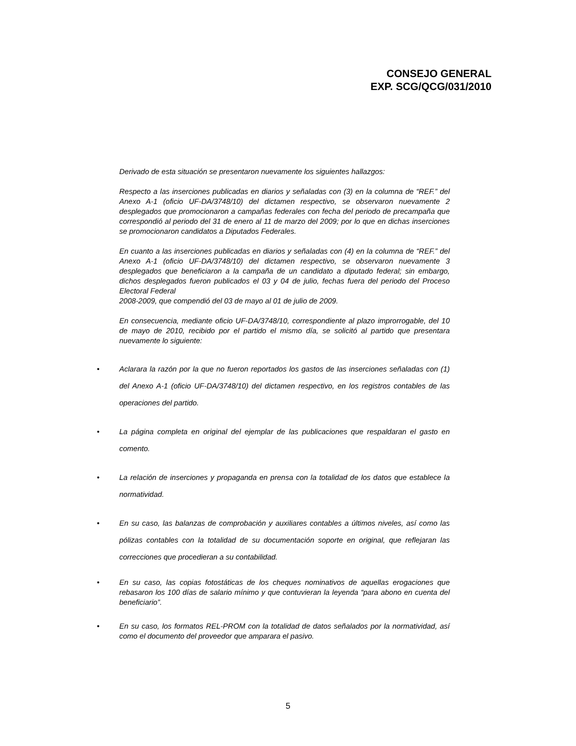CONSEJO GENERAL
EXP. SCG/QCG/031/2010
Derivado de esta situación se presentaron nuevamente los siguientes hallazgos:
Respecto a las inserciones publicadas en diarios y señaladas con (3) en la columna de “REF.” del Anexo A-1 (oficio UF-DA/3748/10) del dictamen respectivo, se observaron nuevamente 2 desplegados que promocionaron a campañas federales con fecha del periodo de precampaña que correspondió al periodo del 31 de enero al 11 de marzo del 2009; por lo que en dichas inserciones se promocionaron candidatos a Diputados Federales.
En cuanto a las inserciones publicadas en diarios y señaladas con (4) en la columna de “REF.” del Anexo A-1 (oficio UF-DA/3748/10) del dictamen respectivo, se observaron nuevamente 3 desplegados que beneficiaron a la campaña de un candidato a diputado federal; sin embargo, dichos desplegados fueron publicados el 03 y 04 de julio, fechas fuera del periodo del Proceso Electoral Federal
2008-2009, que compendió del 03 de mayo al 01 de julio de 2009.
En consecuencia, mediante oficio UF-DA/3748/10, correspondiente al plazo improrrogable, del 10 de mayo de 2010, recibido por el partido el mismo día, se solicitó al partido que presentara nuevamente lo siguiente:
• Aclarara la razón por la que no fueron reportados los gastos de las inserciones señaladas con (1) del Anexo A-1 (oficio UF-DA/3748/10) del dictamen respectivo, en los registros contables de las operaciones del partido.
• La página completa en original del ejemplar de las publicaciones que respaldaran el gasto en comento.
• La relación de inserciones y propaganda en prensa con la totalidad de los datos que establece la normatividad.
• En su caso, las balanzas de comprobación y auxiliares contables a últimos niveles, así como las pólizas contables con la totalidad de su documentación soporte en original, que reflejaran las correcciones que procedieran a su contabilidad.
• En su caso, las copias fotostáticas de los cheques nominativos de aquellas erogaciones que rebasaron los 100 días de salario mínimo y que contuvieran la leyenda “para abono en cuenta del beneficiario”.
• En su caso, los formatos REL-PROM con la totalidad de datos señalados por la normatividad, así como el documento del proveedor que amparara el pasivo.
5